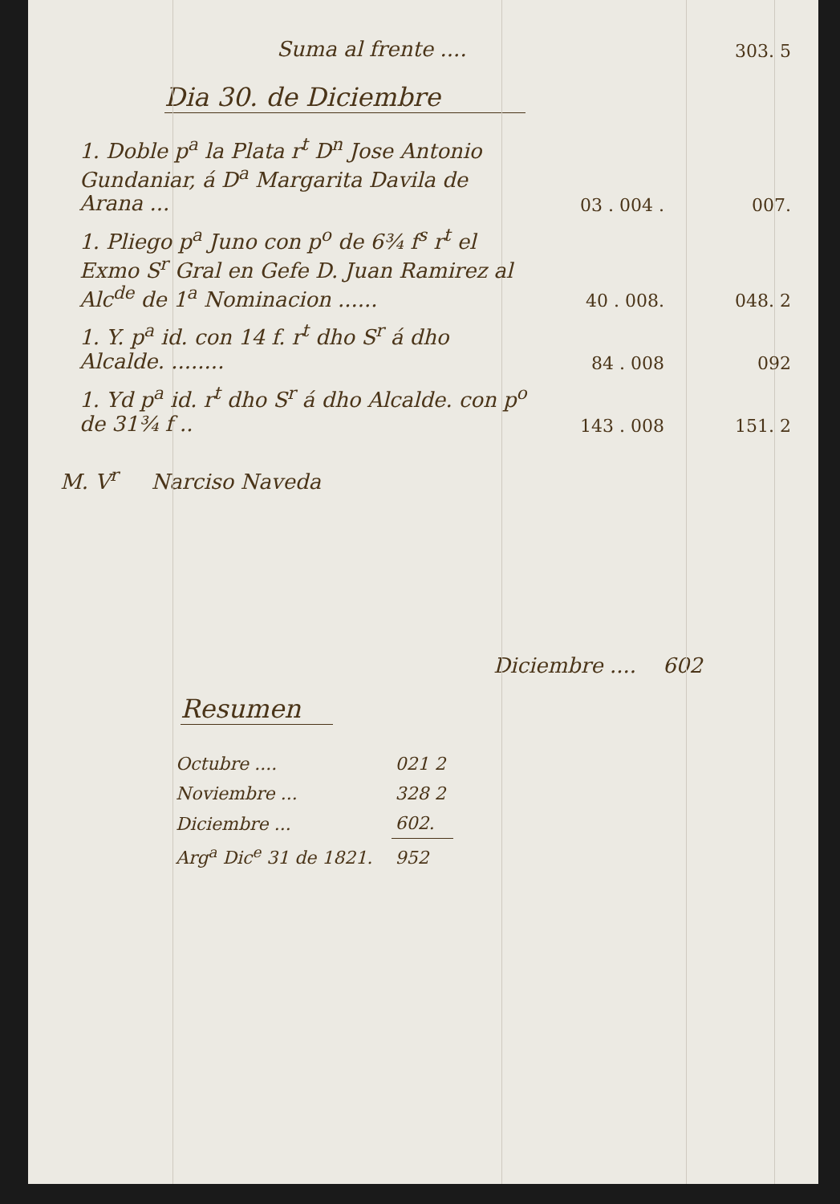| Suma al frente .... | | 303. 5 |
Dia 30. de Diciembre
| 1. Doble p<sup>a</sup> la Plata r<sup>t</sup> D<sup>n</sup> Jose Antonio Gundaniar, á D<sup>a</sup> Margarita Davila de Arana ... | 03 . 004 . | 007. |
| 1. Pliego p<sup>a</sup> Juno con p<sup>o</sup> de 6¾ f<sup>s</sup> r<sup>t</sup> el Exmo S<sup>r</sup> Gral en Gefe D. Juan Ramirez al Alc<sup>de</sup> de 1<sup>a</sup> Nominacion ...... | 40 . 008. | 048. 2 |
| 1. Y. p<sup>a</sup> id. con 14 f. r<sup>t</sup> dho S<sup>r</sup> á dho Alcalde. ........ | 84 . 008 | 092 |
| 1. Yd p<sup>a</sup> id. r<sup>t</sup> dho S<sup>r</sup> á dho Alcalde. con p<sup>o</sup> de 31¾ f .. | 143 . 008 | 151. 2 |
M. V<sup>r</sup> Narciso Naveda
Diciembre .... 602
Resumen
| Octubre .... | 021 2 |
| Noviembre ... | 328 2 |
| Diciembre ... | 602. |
| Arg<sup>a</sup> Dic<sup>e</sup> 31 de 1821. | 952 |